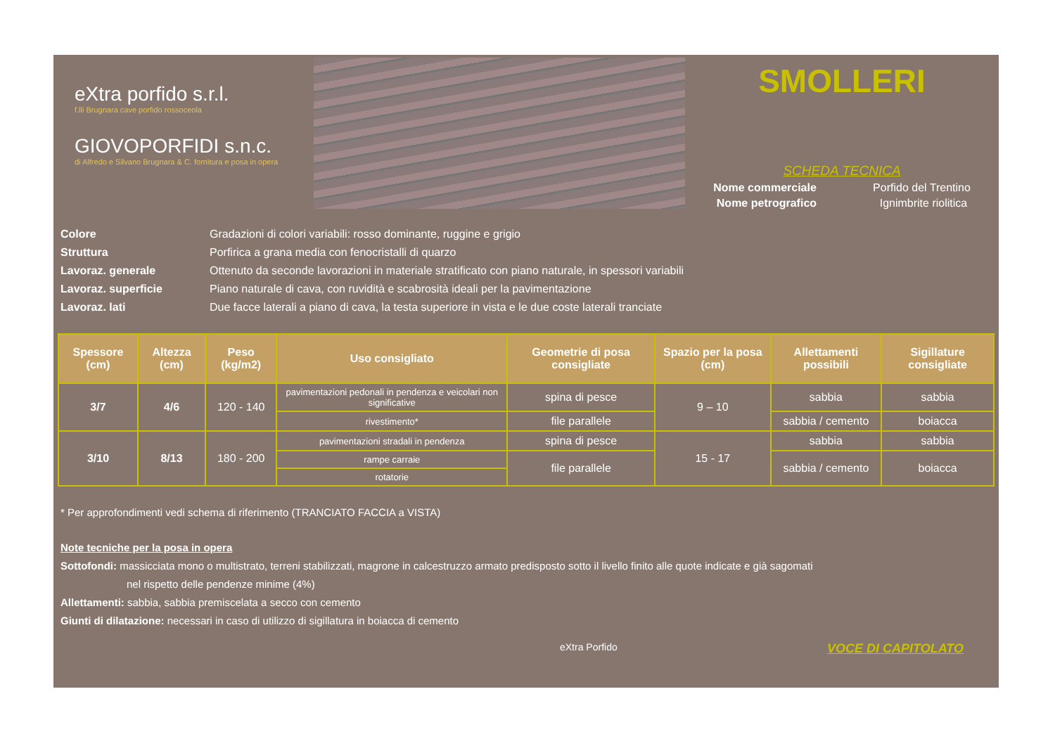eXtra porfido s.r.l.
f.lli Brugnara cave porfido rossoceola
GIOVOPORFIDI s.n.c.
di Alfredo e Silvano Brugnara & C. fornitura e posa in opera
SMOLLERI
SCHEDA TECNICA
Nome commerciale Porfido del Trentino
Nome petrografico Ignimbrite riolitica
Colore Gradazioni di colori variabili: rosso dominante, ruggine e grigio
Struttura Porfirica a grana media con fenocristalli di quarzo
Lavoraz. generale Ottenuto da seconde lavorazioni in materiale stratificato con piano naturale, in spessori variabili
Lavoraz. superficie Piano naturale di cava, con ruvidità e scabrosità ideali per la pavimentazione
Lavoraz. lati Due facce laterali a piano di cava, la testa superiore in vista e le due coste laterali tranciate
| Spessore (cm) | Altezza (cm) | Peso (kg/m2) | Uso consigliato | Geometrie di posa consigliate | Spazio per la posa (cm) | Allettamenti possibili | Sigillature consigliate |
| --- | --- | --- | --- | --- | --- | --- | --- |
| 3/7 | 4/6 | 120 - 140 | pavimentazioni pedonali in pendenza e veicolari non significative | spina di pesce | 9 – 10 | sabbia | sabbia |
| | | | rivestimento* | file parallele | | sabbia / cemento | boiacca |
| 3/10 | 8/13 | 180 - 200 | pavimentazioni stradali in pendenza | spina di pesce | 15 - 17 | sabbia | sabbia |
| | | | rampe carraie | file parallele | | sabbia / cemento | boiacca |
| | | | rotatorie | | | | |
* Per approfondimenti vedi schema di riferimento (TRANCIATO FACCIA a VISTA)
Note tecniche per la posa in opera
Sottofondi: massicciata mono o multistrato, terreni stabilizzati, magrone in calcestruzzo armato predisposto sotto il livello finito alle quote indicate e già sagomati
nel rispetto delle pendenze minime (4%)
Allettamenti: sabbia, sabbia premiscelata a secco con cemento
Giunti di dilatazione: necessari in caso di utilizzo di sigillatura in boiacca di cemento
eXtra Porfido VOCE DI CAPITOLATO